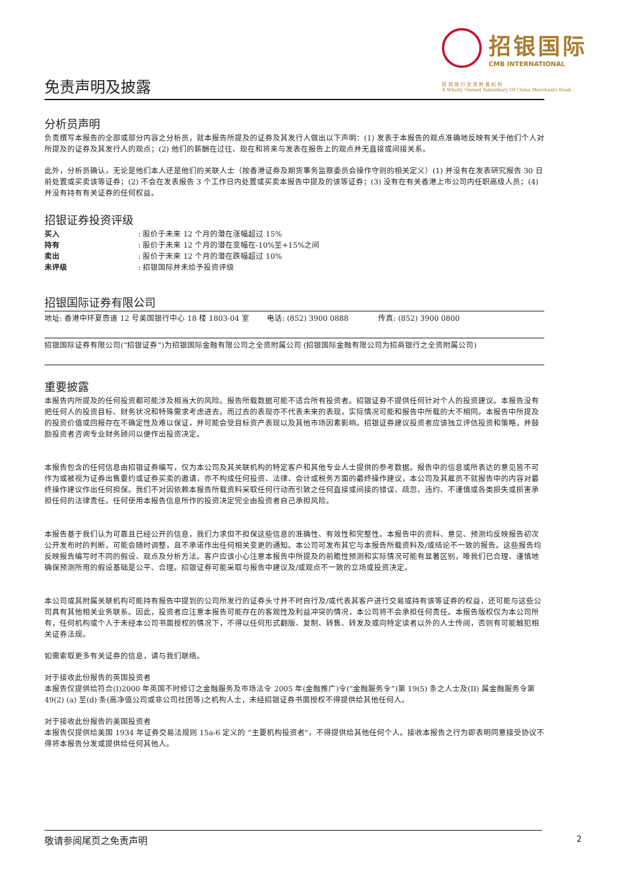招银国际
CMB INTERNATIONAL
招 商 银 行 全 资 附 属 机 构
A Wholly Owned Subsidiary Of China Merchants Bank
免责声明及披露
分析员声明
负责撰写本报告的全部或部分内容之分析员，就本报告所提及的证券及其发行人做出以下声明：(1) 发表于本报告的观点准确地反映有关于他们个人对所提及的证券及其发行人的观点；(2) 他们的薪酬在过往、现在和将来与发表在报告上的观点并无直接或间接关系。
此外，分析员确认，无论是他们本人还是他们的关联人士（按香港证券及期货事务监察委员会操作守则的相关定义）(1) 并没有在发表研究报告 30 日前处置或买卖该等证券；(2) 不会在发表报告 3 个工作日内处置或买卖本报告中提及的该等证券；(3) 没有在有关香港上市公司内任职高级人员；(4) 并没有持有有关证券的任何权益。
招银证券投资评级
| 买入 | : 股价于未来 12 个月的潜在涨幅超过 15% |
| 持有 | : 股价于未来 12 个月的潜在变幅在-10%至+15%之间 |
| 卖出 | : 股价于未来 12 个月的潜在跌幅超过 10% |
| 未评级 | : 招银国际并未给予投资评级 |
招银国际证券有限公司
| 地址: 香港中环夏悫道 12 号美国银行中心 18 楼 1803-04 室 | 电话: (852) 3900 0888 | 传真: (852) 3900 0800 |
招银国际证券有限公司(“招银证券”)为招银国际金融有限公司之全资附属公司 (招银国际金融有限公司为招商银行之全资附属公司)
重要披露
本报告内所提及的任何投资都可能涉及相当大的风险。报告所载数据可能不适合所有投资者。招银证券不提供任何针对个人的投资建议。本报告没有把任何人的投资目标、财务状况和特殊需求考虑进去。而过去的表现亦不代表未来的表现，实际情况可能和报告中所载的大不相同。本报告中所提及的投资价值或回报存在不确定性及难以保证，并可能会受目标资产表现以及其他市场因素影响。招银证券建议投资者应该独立评估投资和策略，并鼓励投资者咨询专业财务顾问以便作出投资决定。
本报告包含的任何信息由招银证券编写，仅为本公司及其关联机构的特定客户和其他专业人士提供的参考数据。报告中的信息或所表达的意见皆不可作为或被视为证券出售要约或证券买卖的邀请，亦不构成任何投资、法律、会计或税务方面的最终操作建议，本公司及其雇员不就报告中的内容对最终操作建议作出任何担保。我们不对因依赖本报告所载资料采取任何行动而引致之任何直接或间接的错误、疏忽、违约、不谨慎或各类损失或损害承担任何的法律责任。任何使用本报告信息所作的投资决定完全由投资者自己承担风险。
本报告基于我们认为可靠且已经公开的信息，我们力求但不担保这些信息的准确性、有效性和完整性。本报告中的资料、意见、预测均反映报告初次公开发布时的判断，可能会随时调整，且不承诺作出任何相关变更的通知。本公司可发布其它与本报告所载资料及/或结论不一致的报告。这些报告均反映报告编写时不同的假设、观点及分析方法。客户应该小心注意本报告中所提及的前瞻性预测和实际情况可能有显著区别，唯我们已合理、谨慎地确保预测所用的假设基础是公平、合理。招银证券可能采取与报告中建议及/或观点不一致的立场或投资决定。
本公司或其附属关联机构可能持有报告中提到的公司所发行的证券头寸并不时自行及/或代表其客户进行交易或持有该等证券的权益，还可能与这些公司具有其他相关业务联系。因此，投资者应注意本报告可能存在的客观性及利益冲突的情况，本公司将不会承担任何责任。本报告版权仅为本公司所有，任何机构或个人于未经本公司书面授权的情况下，不得以任何形式翻版、复制、转售、转发及或向特定读者以外的人士传阅，否则有可能触犯相关证券法规。
如需索取更多有关证券的信息，请与我们联络。
对于接收此份报告的英国投资者
本报告仅提供给符合(I)2000 年英国不时修订之金融服务及市场法令 2005 年(金融推广)令(“金融服务令”)第 19(5) 条之人士及(II) 属金融服务令第 49(2) (a) 至(d) 条(高净值公司或非公司社团等)之机构人士，未经招银证券书面授权不得提供给其他任何人。
对于接收此份报告的美国投资者
本报告仅提供给美国 1934 年证券交易法规则 15a-6 定义的 “主要机构投资者”，不得提供给其他任何个人。接收本报告之行为即表明同意接受协议不得将本报告分发或提供给任何其他人。
敬请参阅尾页之免责声明 2